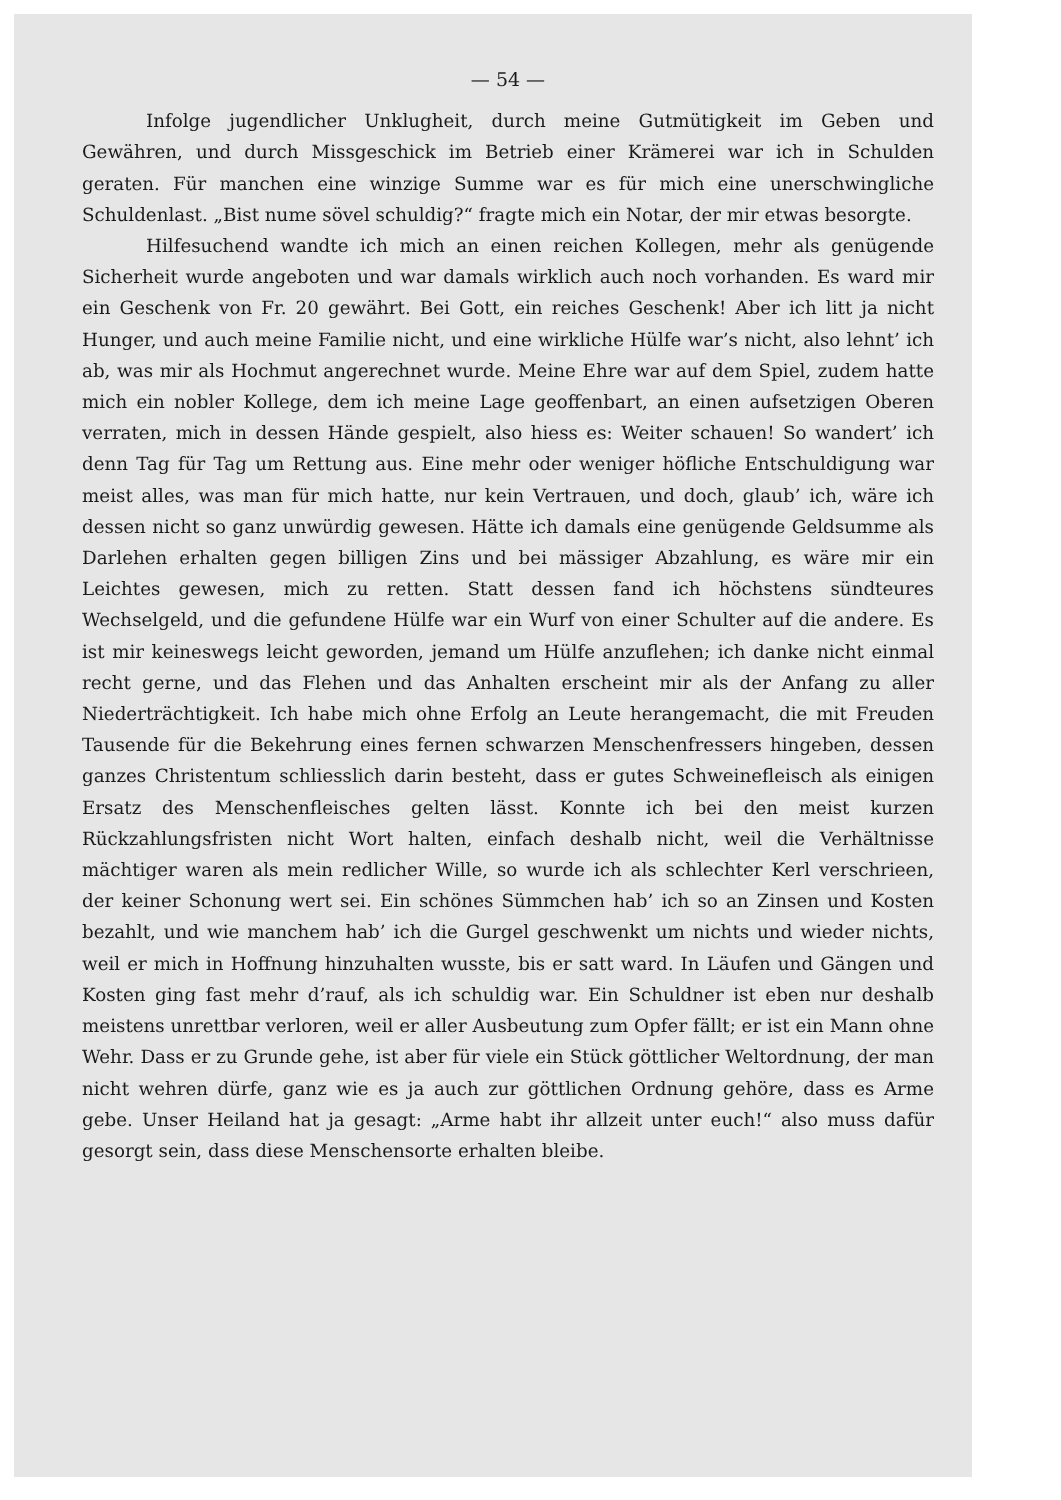— 54 —
Infolge jugendlicher Unklugheit, durch meine Gutmütigkeit im Geben und Gewähren, und durch Missgeschick im Betrieb einer Krämerei war ich in Schulden geraten. Für manchen eine winzige Summe war es für mich eine unerschwingliche Schuldenlast. „Bist nume sövel schuldig?“ fragte mich ein Notar, der mir etwas besorgte.
Hilfesuchend wandte ich mich an einen reichen Kollegen, mehr als genügende Sicherheit wurde angeboten und war damals wirklich auch noch vorhanden. Es ward mir ein Geschenk von Fr. 20 gewährt. Bei Gott, ein reiches Geschenk! Aber ich litt ja nicht Hunger, und auch meine Familie nicht, und eine wirkliche Hülfe war’s nicht, also lehnt’ ich ab, was mir als Hochmut angerechnet wurde. Meine Ehre war auf dem Spiel, zudem hatte mich ein nobler Kollege, dem ich meine Lage geoffenbart, an einen aufsetzigen Oberen verraten, mich in dessen Hände gespielt, also hiess es: Weiter schauen! So wandert’ ich denn Tag für Tag um Rettung aus. Eine mehr oder weniger höfliche Entschuldigung war meist alles, was man für mich hatte, nur kein Vertrauen, und doch, glaub’ ich, wäre ich dessen nicht so ganz unwürdig gewesen. Hätte ich damals eine genügende Geldsumme als Darlehen erhalten gegen billigen Zins und bei mässiger Abzahlung, es wäre mir ein Leichtes gewesen, mich zu retten. Statt dessen fand ich höchstens sündteures Wechselgeld, und die gefundene Hülfe war ein Wurf von einer Schulter auf die andere. Es ist mir keineswegs leicht geworden, jemand um Hülfe anzuflehen; ich danke nicht einmal recht gerne, und das Flehen und das Anhalten erscheint mir als der Anfang zu aller Niederträchtigkeit. Ich habe mich ohne Erfolg an Leute herangemacht, die mit Freuden Tausende für die Bekehrung eines fernen schwarzen Menschenfressers hingeben, dessen ganzes Christentum schliesslich darin besteht, dass er gutes Schweinefleisch als einigen Ersatz des Menschenfleisches gelten lässt. Konnte ich bei den meist kurzen Rückzahlungsfristen nicht Wort halten, einfach deshalb nicht, weil die Verhältnisse mächtiger waren als mein redlicher Wille, so wurde ich als schlechter Kerl verschrieen, der keiner Schonung wert sei. Ein schönes Sümmchen hab’ ich so an Zinsen und Kosten bezahlt, und wie manchem hab’ ich die Gurgel geschwenkt um nichts und wieder nichts, weil er mich in Hoffnung hinzuhalten wusste, bis er satt ward. In Läufen und Gängen und Kosten ging fast mehr d’rauf, als ich schuldig war. Ein Schuldner ist eben nur deshalb meistens unrettbar verloren, weil er aller Ausbeutung zum Opfer fällt; er ist ein Mann ohne Wehr. Dass er zu Grunde gehe, ist aber für viele ein Stück göttlicher Weltordnung, der man nicht wehren dürfe, ganz wie es ja auch zur göttlichen Ordnung gehöre, dass es Arme gebe. Unser Heiland hat ja gesagt: „Arme habt ihr allzeit unter euch!“ also muss dafür gesorgt sein, dass diese Menschensorte erhalten bleibe.